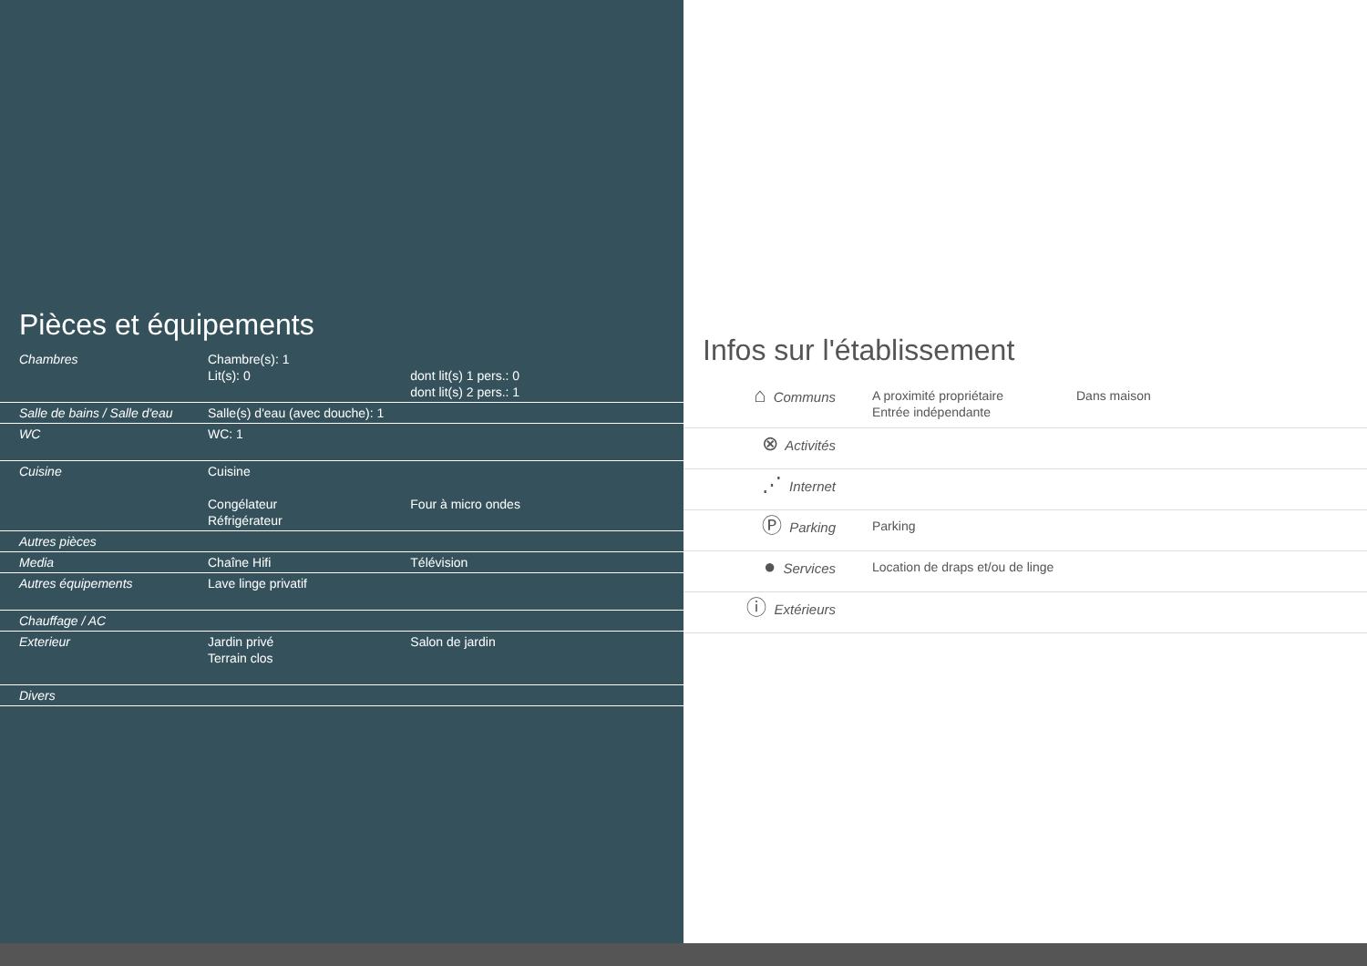Pièces et équipements
| Chambres | Chambre(s): 1 Lit(s): 0 | dont lit(s) 1 pers.: 0 dont lit(s) 2 pers.: 1 |
| Salle de bains / Salle d'eau | Salle(s) d'eau (avec douche): 1 | |
| WC | WC: 1 | |
| Cuisine | Cuisine Congélateur Réfrigérateur | Four à micro ondes |
| Autres pièces | | |
| Media | Chaîne Hifi | Télévision |
| Autres équipements | Lave linge privatif | |
| Chauffage / AC | | |
| Exterieur | Jardin privé Terrain clos | Salon de jardin |
| Divers | | |
Infos sur l'établissement
| ⌂ Communs | A proximité propriétaire Entrée indépendante | Dans maison |
| ⊗ Activités | | |
| ⋰ Internet | | |
| Ⓟ Parking | Parking | |
| ● Services | Location de draps et/ou de linge | |
| ⓘ Extérieurs | | |